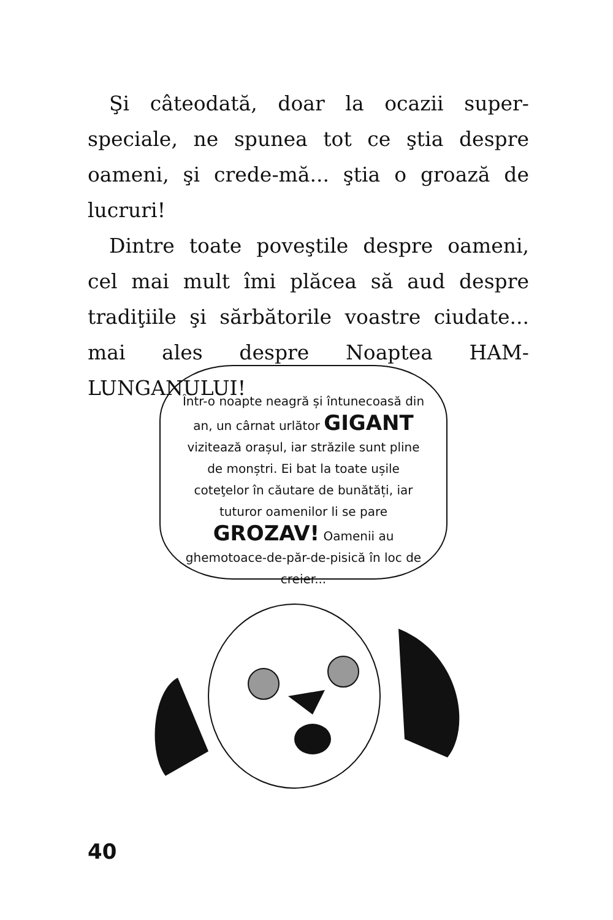Şi câteodată, doar la ocazii super-speciale, ne spunea tot ce ştia despre oameni, şi crede-mă... ştia o groază de lucruri!
Dintre toate poveştile despre oameni, cel mai mult îmi plăcea să aud despre tradiţiile şi sărbătorile voastre ciudate... mai ales despre Noaptea HAM-LUNGANULUI!
Într-o noapte neagră și întunecoasă din an, un cârnat urlător GIGANT vizitează orașul, iar străzile sunt pline de monștri. Ei bat la toate ușile coteţelor în căutare de bunătăți, iar tuturor oamenilor li se pare GROZAV! Oamenii au ghemotoace-de-păr-de-pisică în loc de creier...
40